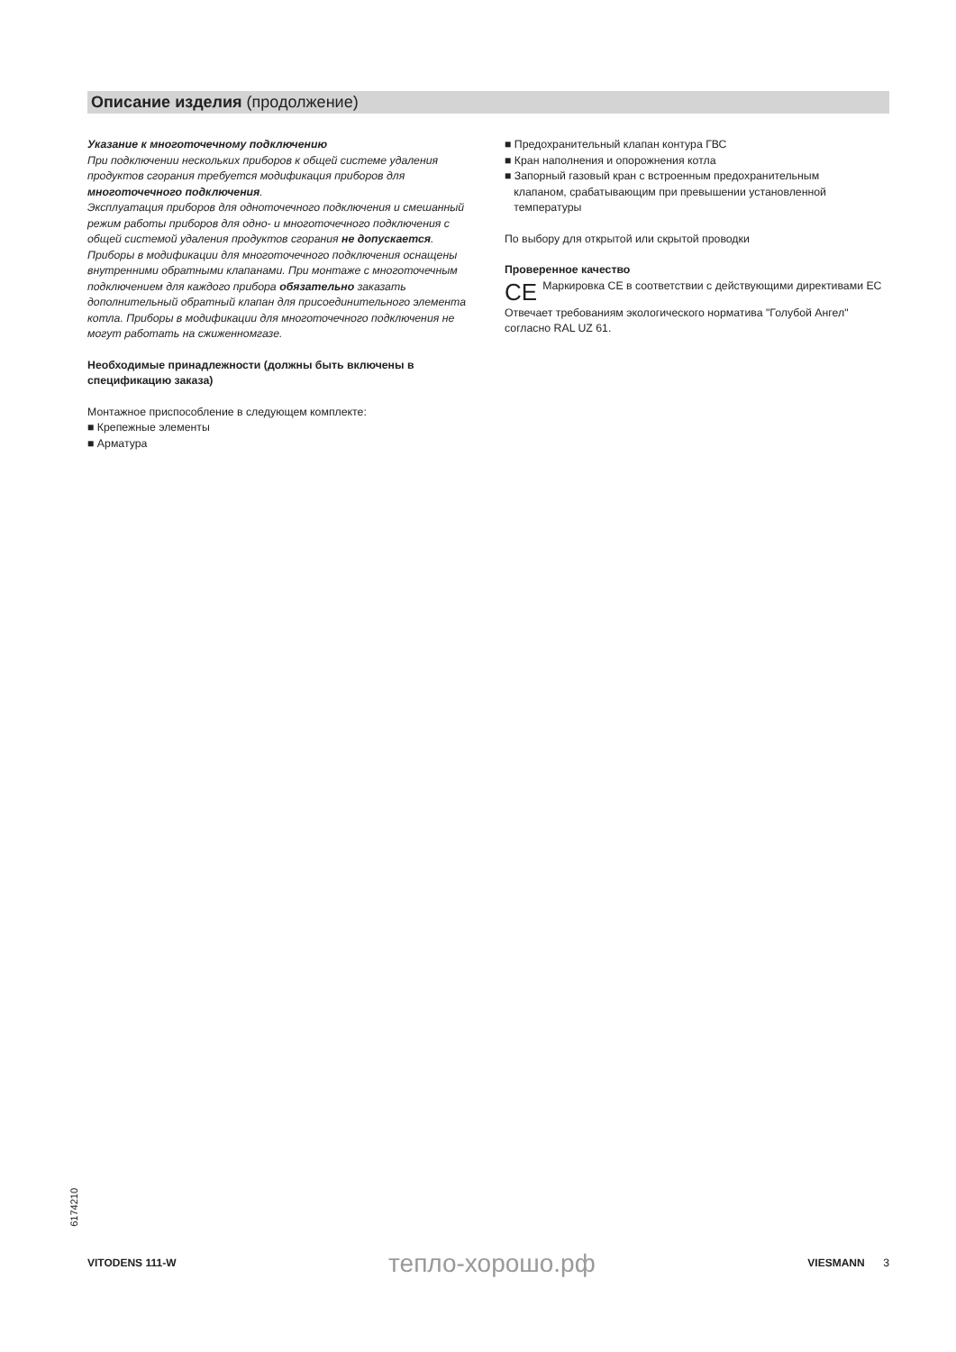Описание изделия (продолжение)
Указание к многоточечному подключению
При подключении нескольких приборов к общей системе удаления продуктов сгорания требуется модификация приборов для многоточечного подключения.
Эксплуатация приборов для одноточечного подключения и смешанный режим работы приборов для одно- и многоточечного подключения с общей системой удаления продуктов сгорания не допускается.
Приборы в модификации для многоточечного подключения оснащены внутренними обратными клапанами. При монтаже с многоточечным подключением для каждого прибора обязательно заказать дополнительный обратный клапан для присоединительного элемента котла. Приборы в модификации для многоточечного подключения не могут работать на сжиженномгазе.
Необходимые принадлежности (должны быть включены в спецификацию заказа)
Монтажное приспособление в следующем комплекте:
■ Крепежные элементы
■ Арматура
■ Предохранительный клапан контура ГВС
■ Кран наполнения и опорожнения котла
■ Запорный газовый кран с встроенным предохранительным
клапаном, срабатывающим при превышении установленной
температуры
По выбору для открытой или скрытой проводки
Проверенное качество
CE
Маркировка CE в соответствии с действующими директивами ЕС
Отвечает требованиям экологического норматива "Голубой Ангел" согласно RAL UZ 61.
6174210
VITODENS 111-W тепло-хорошо.рф VIESMANN 3